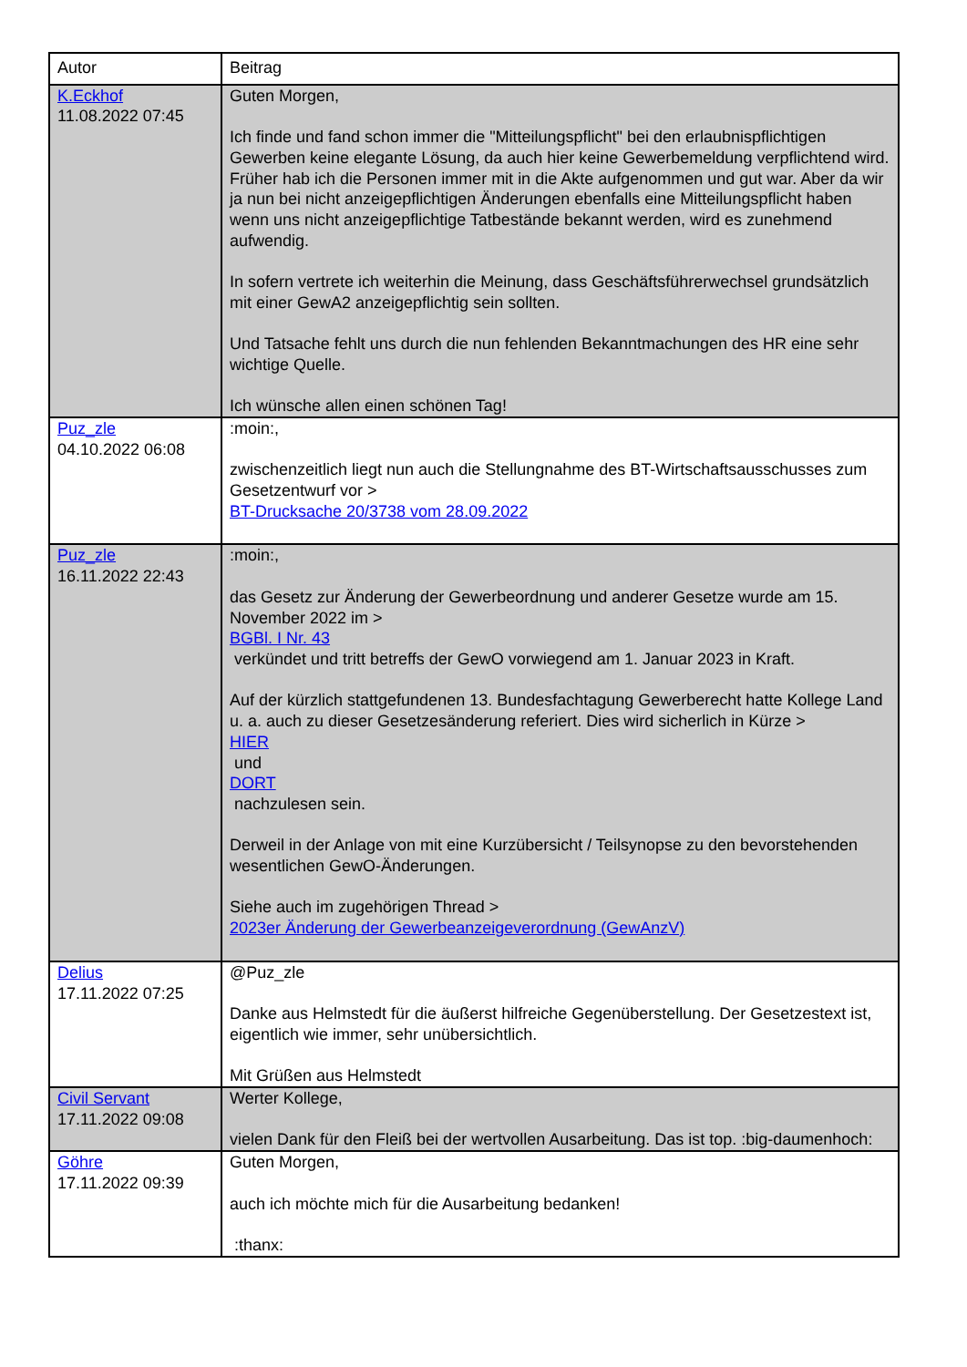| Autor | Beitrag |
| K.Eckhof 11.08.2022 07:45 | Guten Morgen, Ich finde und fand schon immer die "Mitteilungspflicht" bei den erlaubnispflichtigen Gewerben keine elegante Lösung, da auch hier keine Gewerbemeldung verpflichtend wird. Früher hab ich die Personen immer mit in die Akte aufgenommen und gut war. Aber da wir ja nun bei nicht anzeigepflichtigen Änderungen ebenfalls eine Mitteilungspflicht haben wenn uns nicht anzeigepflichtige Tatbestände bekannt werden, wird es zunehmend aufwendig. In sofern vertrete ich weiterhin die Meinung, dass Geschäftsführerwechsel grundsätzlich mit einer GewA2 anzeigepflichtig sein sollten. Und Tatsache fehlt uns durch die nun fehlenden Bekanntmachungen des HR eine sehr wichtige Quelle. Ich wünsche allen einen schönen Tag! |
| Puz_zle 04.10.2022 06:08 | :moin:, zwischenzeitlich liegt nun auch die Stellungnahme des BT-Wirtschaftsausschusses zum Gesetzentwurf vor > BT-Drucksache 20/3738 vom 28.09.2022 |
| Puz_zle 16.11.2022 22:43 | :moin:, das Gesetz zur Änderung der Gewerbeordnung und anderer Gesetze wurde am 15. November 2022 im > BGBl. I Nr. 43 verkündet und tritt betreffs der GewO vorwiegend am 1. Januar 2023 in Kraft. Auf der kürzlich stattgefundenen 13. Bundesfachtagung Gewerberecht hatte Kollege Land u. a. auch zu dieser Gesetzesänderung referiert. Dies wird sicherlich in Kürze > HIER und DORT nachzulesen sein. Derweil in der Anlage von mit eine Kurzübersicht / Teilsynopse zu den bevorstehenden wesentlichen GewO-Änderungen. Siehe auch im zugehörigen Thread > 2023er Änderung der Gewerbeanzeigeverordnung (GewAnzV) |
| Delius 17.11.2022 07:25 | @Puz_zle Danke aus Helmstedt für die äußerst hilfreiche Gegenüberstellung. Der Gesetzestext ist, eigentlich wie immer, sehr unübersichtlich. Mit Grüßen aus Helmstedt |
| Civil Servant 17.11.2022 09:08 | Werter Kollege, vielen Dank für den Fleiß bei der wertvollen Ausarbeitung. Das ist top. :big-daumenhoch: |
| Göhre 17.11.2022 09:39 | Guten Morgen, auch ich möchte mich für die Ausarbeitung bedanken! :thanx: |